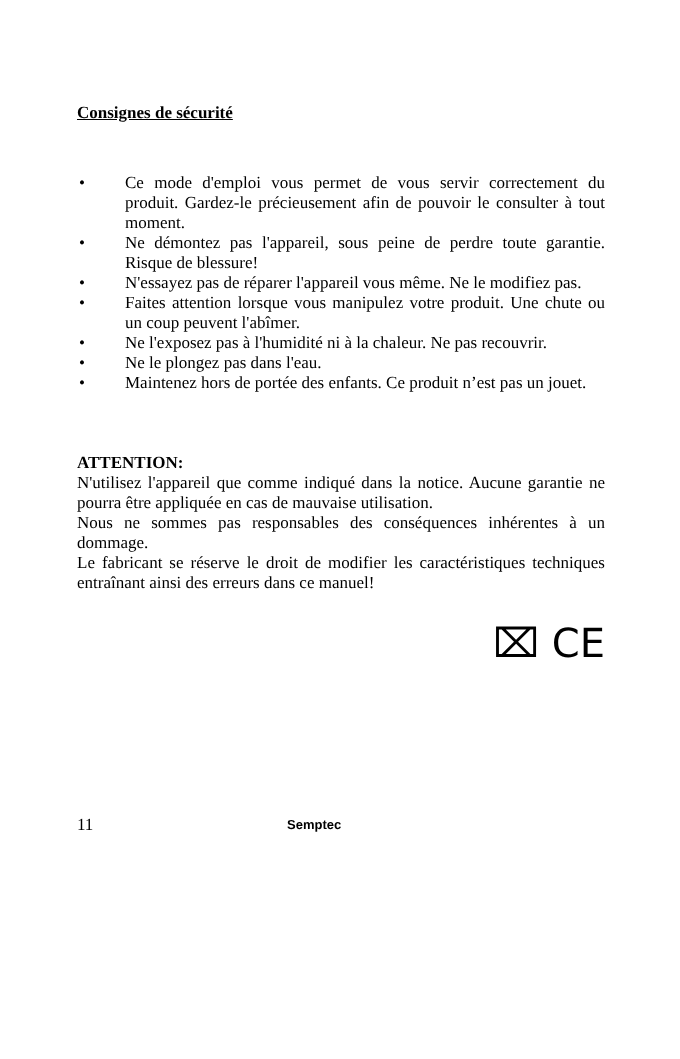Consignes de sécurité
• Ce mode d'emploi vous permet de vous servir correctement du produit. Gardez-le précieusement afin de pouvoir le consulter à tout moment.
• Ne démontez pas l'appareil, sous peine de perdre toute garantie. Risque de blessure!
• N'essayez pas de réparer l'appareil vous même. Ne le modifiez pas.
• Faites attention lorsque vous manipulez votre produit. Une chute ou un coup peuvent l'abîmer.
• Ne l'exposez pas à l'humidité ni à la chaleur. Ne pas recouvrir.
• Ne le plongez pas dans l'eau.
• Maintenez hors de portée des enfants. Ce produit n’est pas un jouet.
ATTENTION:
N'utilisez l'appareil que comme indiqué dans la notice. Aucune garantie ne pourra être appliquée en cas de mauvaise utilisation.
Nous ne sommes pas responsables des conséquences inhérentes à un dommage.
Le fabricant se réserve le droit de modifier les caractéristiques techniques entraînant ainsi des erreurs dans ce manuel!
⌧ CE
11 Semptec